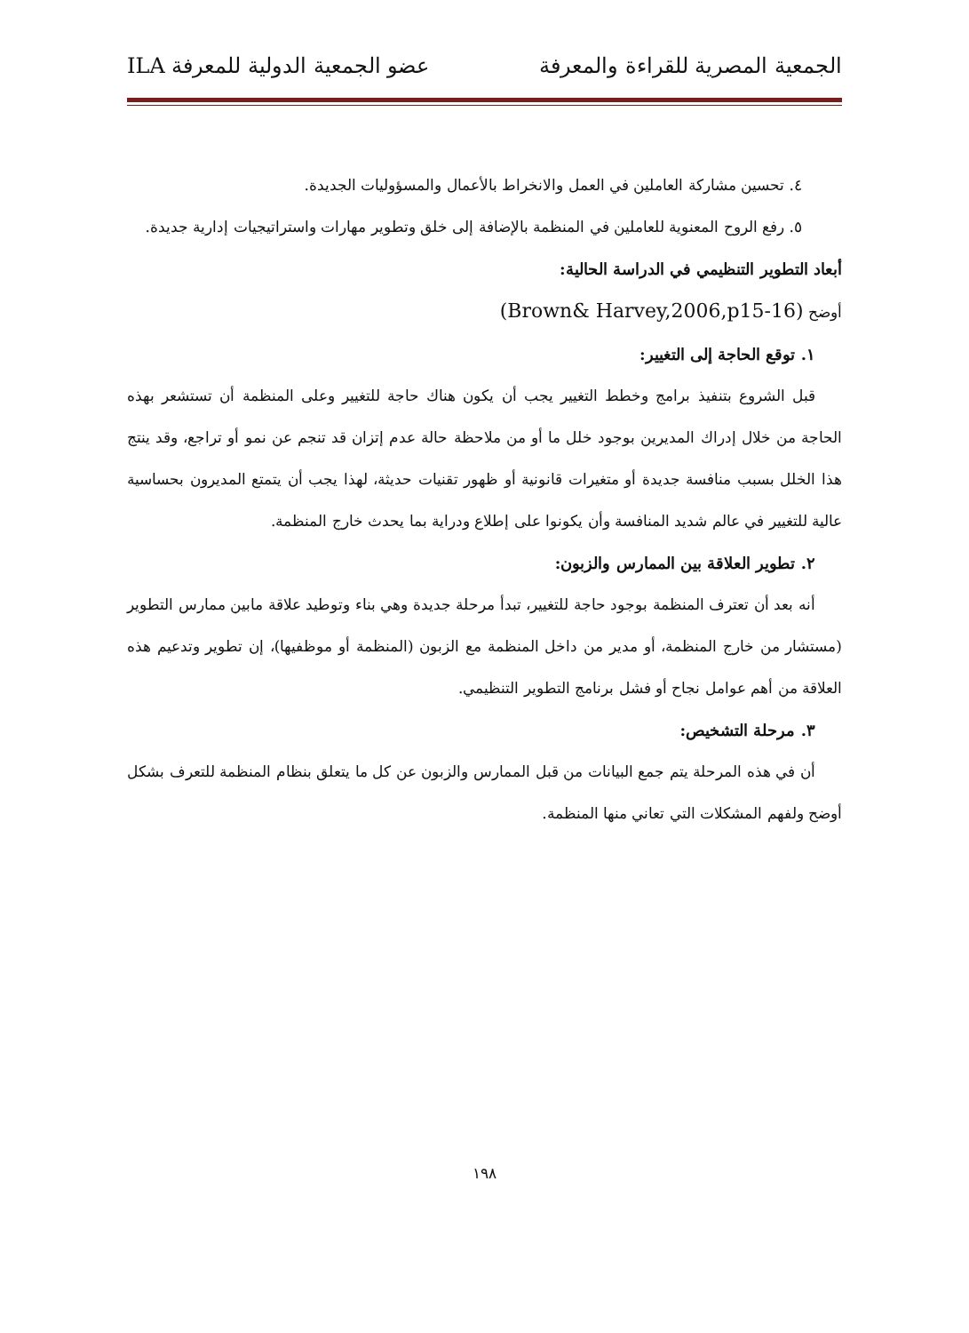الجمعية المصرية للقراءة والمعرفة عضو الجمعية الدولية للمعرفة ILA
٤. تحسين مشاركة العاملين في العمل والانخراط بالأعمال والمسؤوليات الجديدة.
٥. رفع الروح المعنوية للعاملين في المنظمة بالإضافة إلى خلق وتطوير مهارات واستراتيجيات إدارية جديدة.
أبعاد التطوير التنظيمي في الدراسة الحالية:
أوضح (Brown& Harvey,2006,p15-16)
١. توقع الحاجة إلى التغيير:
قبل الشروع بتنفيذ برامج وخطط التغيير يجب أن يكون هناك حاجة للتغيير وعلى المنظمة أن تستشعر بهذه الحاجة من خلال إدراك المديرين بوجود خلل ما أو من ملاحظة حالة عدم إتزان قد تنجم عن نمو أو تراجع، وقد ينتج هذا الخلل بسبب منافسة جديدة أو متغيرات قانونية أو ظهور تقنيات حديثة، لهذا يجب أن يتمتع المديرون بحساسية عالية للتغيير في عالم شديد المنافسة وأن يكونوا على إطلاع ودراية بما يحدث خارج المنظمة.
٢. تطوير العلاقة بين الممارس والزبون:
أنه بعد أن تعترف المنظمة بوجود حاجة للتغيير، تبدأ مرحلة جديدة وهي بناء وتوطيد علاقة مابين ممارس التطوير (مستشار من خارج المنظمة، أو مدير من داخل المنظمة مع الزبون (المنظمة أو موظفيها)، إن تطوير وتدعيم هذه العلاقة من أهم عوامل نجاح أو فشل برنامج التطوير التنظيمي.
٣. مرحلة التشخيص:
أن في هذه المرحلة يتم جمع البيانات من قبل الممارس والزبون عن كل ما يتعلق بنظام المنظمة للتعرف بشكل أوضح ولفهم المشكلات التي تعاني منها المنظمة.
١٩٨